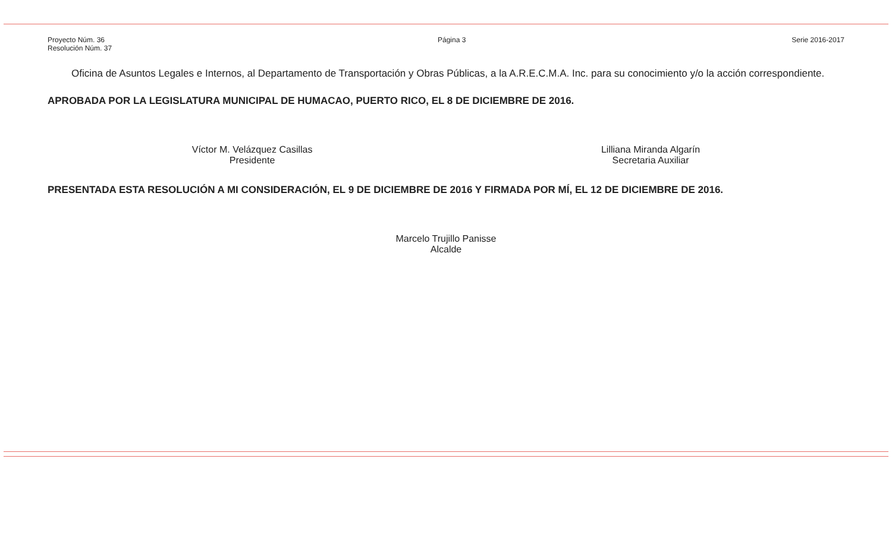Proyecto Núm. 36
Resolución Núm. 37
Página 3 Serie 2016-2017
Oficina de Asuntos Legales e Internos, al Departamento de Transportación y Obras Públicas, a la A.R.E.C.M.A. Inc. para su conocimiento y/o la acción correspondiente.
APROBADA POR LA LEGISLATURA MUNICIPAL DE HUMACAO, PUERTO RICO, EL 8 DE DICIEMBRE DE 2016.
Víctor M. Velázquez Casillas
Presidente
Lilliana Miranda Algarín
Secretaria Auxiliar
PRESENTADA ESTA RESOLUCIÓN A MI CONSIDERACIÓN, EL 9 DE DICIEMBRE DE 2016 Y FIRMADA POR MÍ, EL 12 DE DICIEMBRE DE 2016.
Marcelo Trujillo Panisse
Alcalde